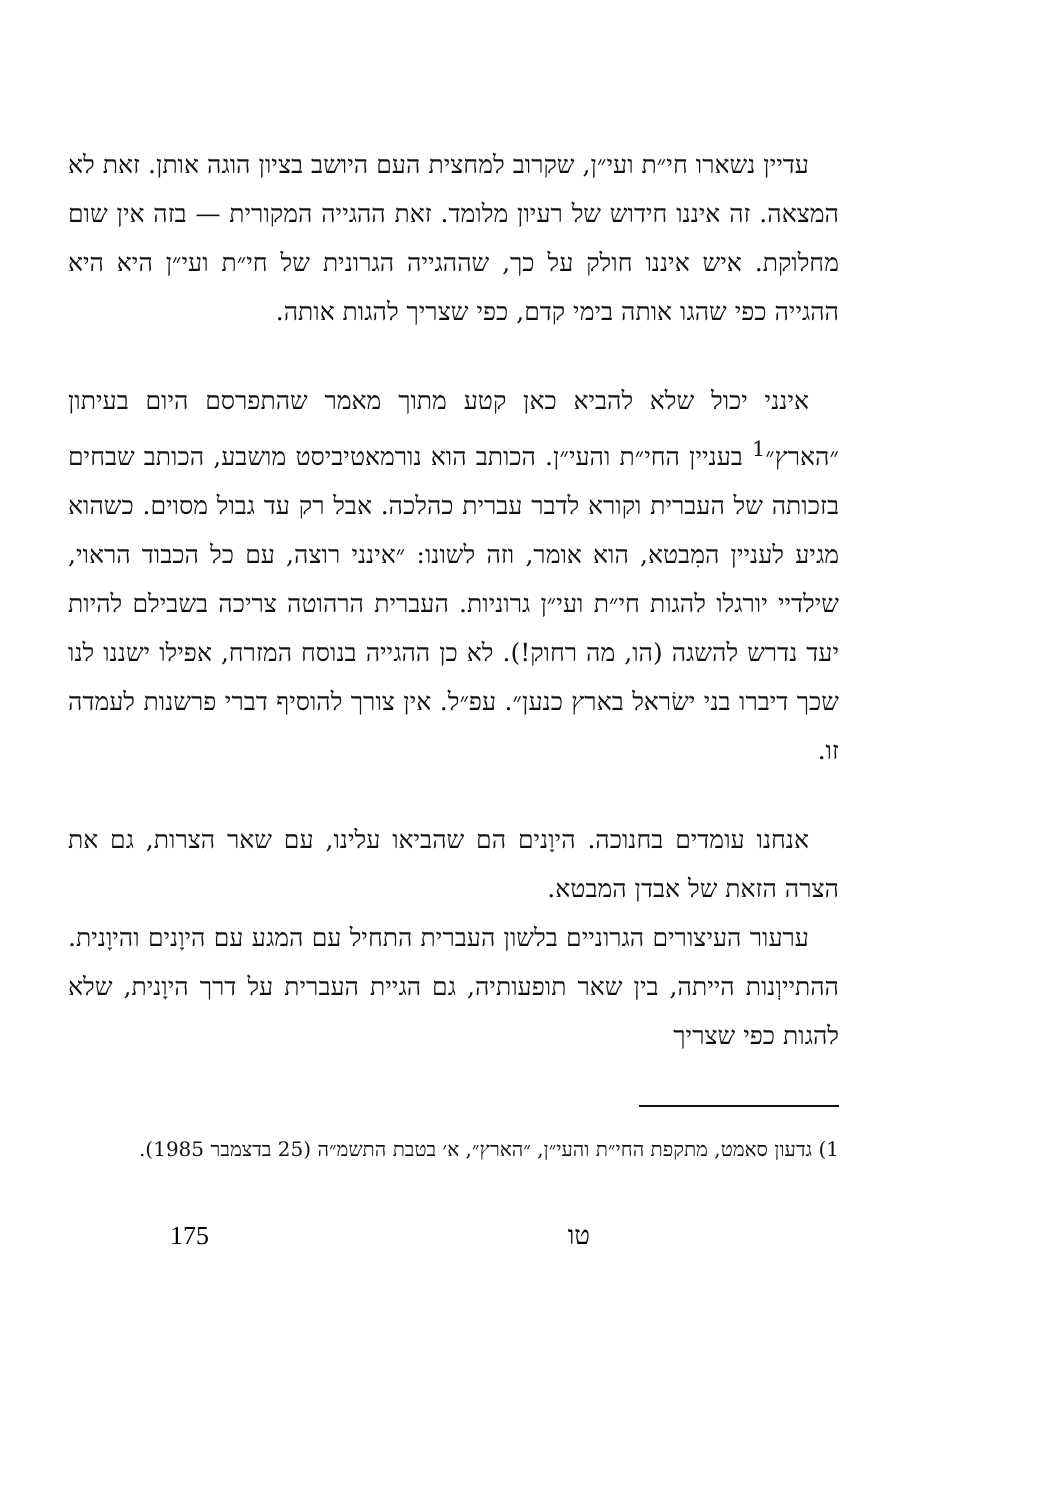עדיין נשארו חי״ת ועי״ן, שקרוב למחצית העם היושב בציון הוגה אותן. זאת לא המצאה. זה איננו חידוש של רעיון מלומד. זאת ההגייה המקורית — בזה אין שום מחלוקת. איש איננו חולק על כך, שההגייה הגרונית של חי״ת ועי״ן היא היא ההגייה כפי שהגו אותה בימי קדם, כפי שצריך להגות אותה.
אינני יכול שלא להביא כאן קטע מתוך מאמר שהתפרסם היום בעיתון ״הארץ״<sup>1</sup> בעניין החי״ת והעי״ן. הכותב הוא נורמאטיביסט מושבע, הכותב שבחים בזכותה של העברית וקורא לדבר עברית כהלכה. אבל רק עד גבול מסוים. כשהוא מגיע לעניין המִבטא, הוא אומר, וזה לשונו: ״אינני רוצה, עם כל הכבוד הראוי, שילדיי יורגלו להגות חי״ת ועי״ן גרוניות. העברית הרהוטה צריכה בשבילם להיות יעד נדרש להשגה (הו, מה רחוק!). לא כן ההגייה בנוסח המזרח, אפילו ישננו לנו שכך דיברו בני ישׂראל בארץ כנען״. עפ״ל. אין צורך להוסיף דברי פרשנות לעמדה זו.
אנחנו עומדים בחנוכה. היוָנים הם שהביאו עלינו, עם שאר הצרות, גם את הצרה הזאת של אבדן המבטא.
ערעור העיצורים הגרוניים בלשון העברית התחיל עם המגע עם היוָנים והיוָנית. ההתייוְנות הייתה, בין שאר תופעותיה, גם הגיית העברית על דרך היוָנית, שלא להגות כפי שצריך
1) גדעון סאמט, מתקפת החי״ת והעי״ן, ״הארץ״, א׳ בטבת התשמ״ה (25 בדצמבר 1985).
175 טו